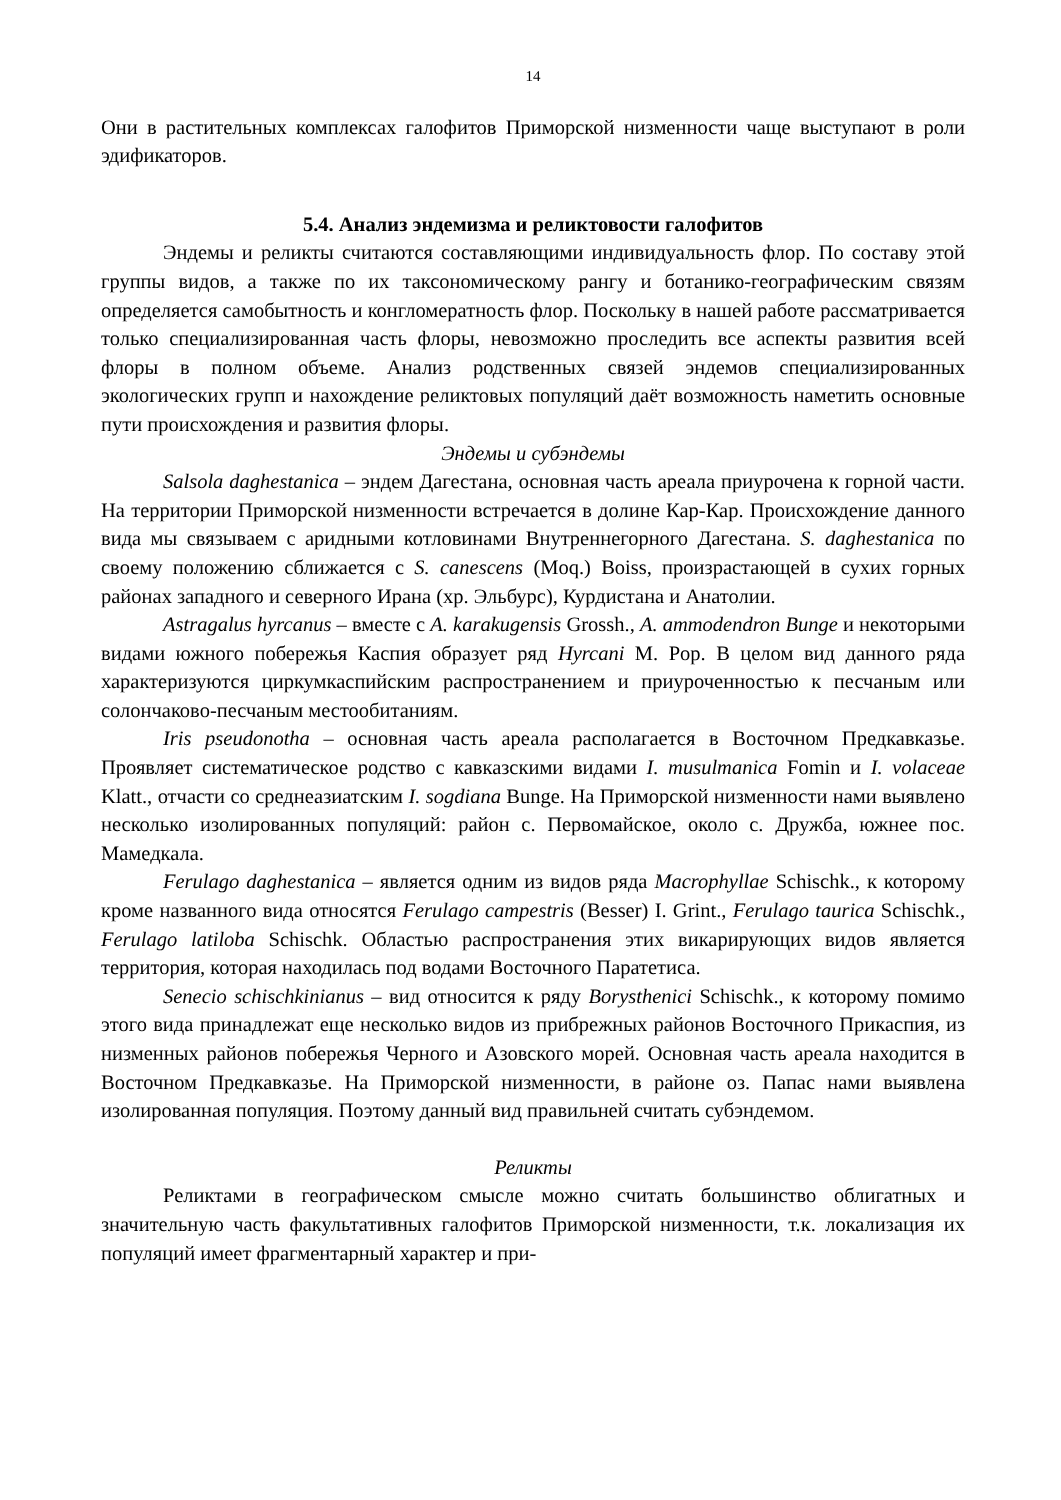14
Они в растительных комплексах галофитов Приморской низменности чаще выступают в роли эдификаторов.
5.4. Анализ эндемизма и реликтовости галофитов
Эндемы и реликты считаются составляющими индивидуальность флор. По составу этой группы видов, а также по их таксономическому рангу и ботанико-географическим связям определяется самобытность и конгломератность флор. Поскольку в нашей работе рассматривается только специализированная часть флоры, невозможно проследить все аспекты развития всей флоры в полном объеме. Анализ родственных связей эндемов специализированных экологических групп и нахождение реликтовых популяций даёт возможность наметить основные пути происхождения и развития флоры.
Эндемы и субэндемы
Salsola daghestanica – эндем Дагестана, основная часть ареала приурочена к горной части. На территории Приморской низменности встречается в долине Кар-Кар. Происхождение данного вида мы связываем с аридными котловинами Внутреннегорного Дагестана. S. daghestanica по своему положению сближается с S. canescens (Moq.) Boiss, произрастающей в сухих горных районах западного и северного Ирана (хр. Эльбурс), Курдистана и Анатолии.
Astragalus hyrcanus – вместе с A. karakugensis Grossh., A. ammodendron Bunge и некоторыми видами южного побережья Каспия образует ряд Hyrcani M. Pop. В целом вид данного ряда характеризуются циркумкаспийским распространением и приуроченностью к песчаным или солончаково-песчаным местообитаниям.
Iris pseudonotha – основная часть ареала располагается в Восточном Предкавказье. Проявляет систематическое родство с кавказскими видами I. musulmanica Fomin и I. volaceae Klatt., отчасти со среднеазиатским I. sogdiana Bunge. На Приморской низменности нами выявлено несколько изолированных популяций: район с. Первомайское, около с. Дружба, южнее пос. Мамедкала.
Ferulago daghestanica – является одним из видов ряда Macrophyllae Schischk., к которому кроме названного вида относятся Ferulago campestris (Besser) I. Grint., Ferulago taurica Schischk., Ferulago latiloba Schischk. Областью распространения этих викарирующих видов является территория, которая находилась под водами Восточного Паратетиса.
Senecio schischkinianus – вид относится к ряду Borysthenici Schischk., к которому помимо этого вида принадлежат еще несколько видов из прибрежных районов Восточного Прикаспия, из низменных районов побережья Черного и Азовского морей. Основная часть ареала находится в Восточном Предкавказье. На Приморской низменности, в районе оз. Папас нами выявлена изолированная популяция. Поэтому данный вид правильней считать субэндемом.
Реликты
Реликтами в географическом смысле можно считать большинство облигатных и значительную часть факультативных галофитов Приморской низменности, т.к. локализация их популяций имеет фрагментарный характер и при-